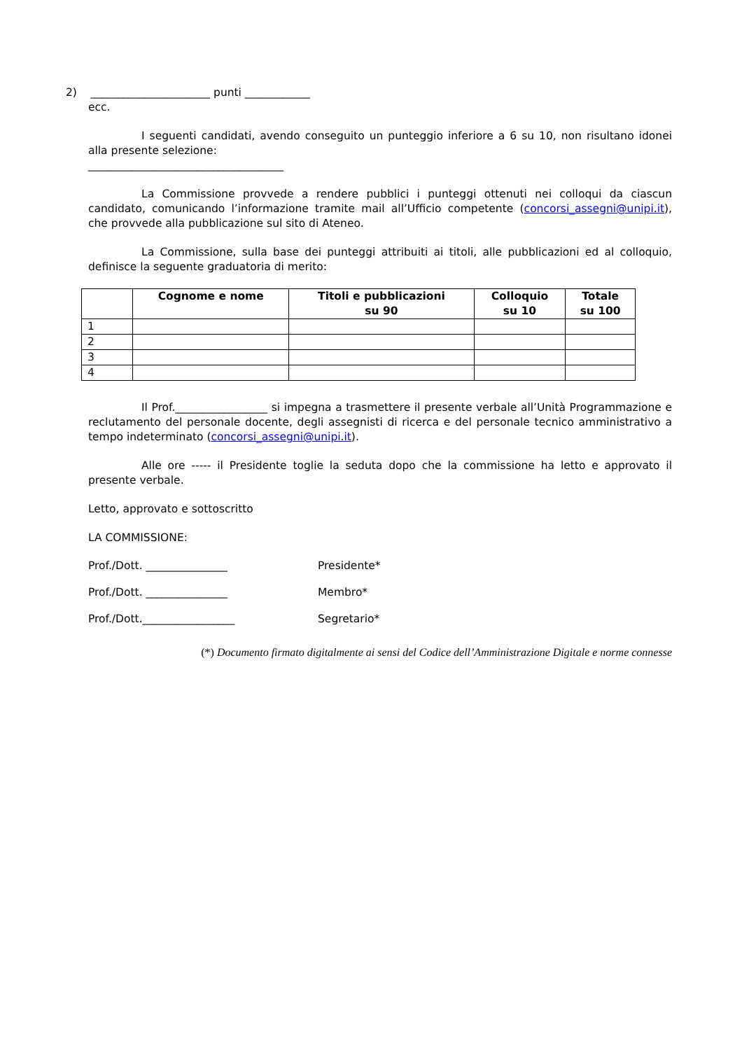2) ______________________ punti ____________
ecc.
I seguenti candidati, avendo conseguito un punteggio inferiore a 6 su 10, non risultano idonei alla presente selezione:
____________________________________
La Commissione provvede a rendere pubblici i punteggi ottenuti nei colloqui da ciascun candidato, comunicando l’informazione tramite mail all’Ufficio competente (concorsi_assegni@unipi.it), che provvede alla pubblicazione sul sito di Ateneo.
La Commissione, sulla base dei punteggi attribuiti ai titoli, alle pubblicazioni ed al colloquio, definisce la seguente graduatoria di merito:
| | Cognome e nome | Titoli e pubblicazioni su 90 | Colloquio su 10 | Totale su 100 |
| --- | --- | --- | --- | --- |
| 1 | | | | |
| 2 | | | | |
| 3 | | | | |
| 4 | | | | |
Il Prof._________________ si impegna a trasmettere il presente verbale all’Unità Programmazione e reclutamento del personale docente, degli assegnisti di ricerca e del personale tecnico amministrativo a tempo indeterminato (concorsi_assegni@unipi.it).
Alle ore ----- il Presidente toglie la seduta dopo che la commissione ha letto e approvato il presente verbale.
Letto, approvato e sottoscritto
LA COMMISSIONE:
Prof./Dott. _______________ Presidente*
Prof./Dott. _______________ Membro*
Prof./Dott._________________ Segretario*
(*) Documento firmato digitalmente ai sensi del Codice dell’Amministrazione Digitale e norme connesse